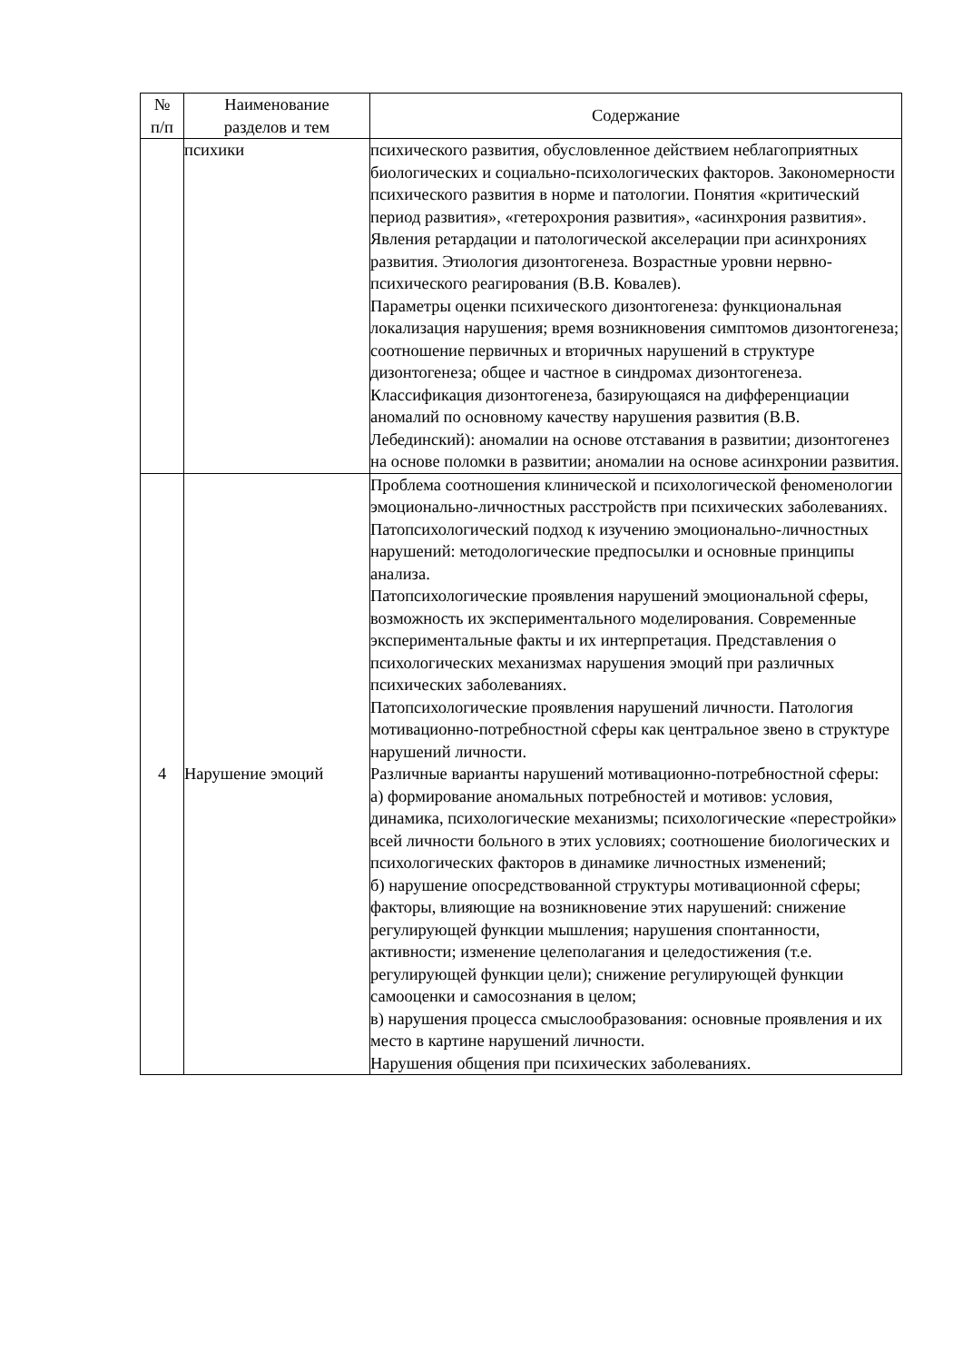| № п/п | Наименование разделов и тем | Содержание |
| --- | --- | --- |
| | психики | психического развития, обусловленное действием неблагоприятных биологических и социально-психологических факторов. Закономерности психического развития в норме и патологии. Понятия «критический период развития», «гетерохрония развития», «асинхрония развития». Явления ретардации и патологической акселерации при асинхрониях развития. Этиология дизонтогенеза. Возрастные уровни нервно-психического реагирования (В.В. Ковалев). Параметры оценки психического дизонтогенеза: функциональная локализация нарушения; время возникновения симптомов дизонтогенеза; соотношение первичных и вторичных нарушений в структуре дизонтогенеза; общее и частное в синдромах дизонтогенеза. Классификация дизонтогенеза, базирующаяся на дифференциации аномалий по основному качеству нарушения развития (В.В. Лебединский): аномалии на основе отставания в развитии; дизонтогенез на основе поломки в развитии; аномалии на основе асинхронии развития. |
| 4 | Нарушение эмоций | Проблема соотношения клинической и психологической феноменологии эмоционально-личностных расстройств при психических заболеваниях. Патопсихологический подход к изучению эмоционально-личностных нарушений: методологические предпосылки и основные принципы анализа. Патопсихологические проявления нарушений эмоциональной сферы, возможность их экспериментального моделирования. Современные экспериментальные факты и их интерпретация. Представления о психологических механизмах нарушения эмоций при различных психических заболеваниях. Патопсихологические проявления нарушений личности. Патология мотивационно-потребностной сферы как центральное звено в структуре нарушений личности. Различные варианты нарушений мотивационно-потребностной сферы: а) формирование аномальных потребностей и мотивов: условия, динамика, психологические механизмы; психологические «перестройки» всей личности больного в этих условиях; соотношение биологических и психологических факторов в динамике личностных изменений; б) нарушение опосредствованной структуры мотивационной сферы; факторы, влияющие на возникновение этих нарушений: снижение регулирующей функции мышления; нарушения спонтанности, активности; изменение целеполагания и целедостижения (т.е. регулирующей функции цели); снижение регулирующей функции самооценки и самосознания в целом; в) нарушения процесса смыслообразования: основные проявления и их место в картине нарушений личности. Нарушения общения при психических заболеваниях. |